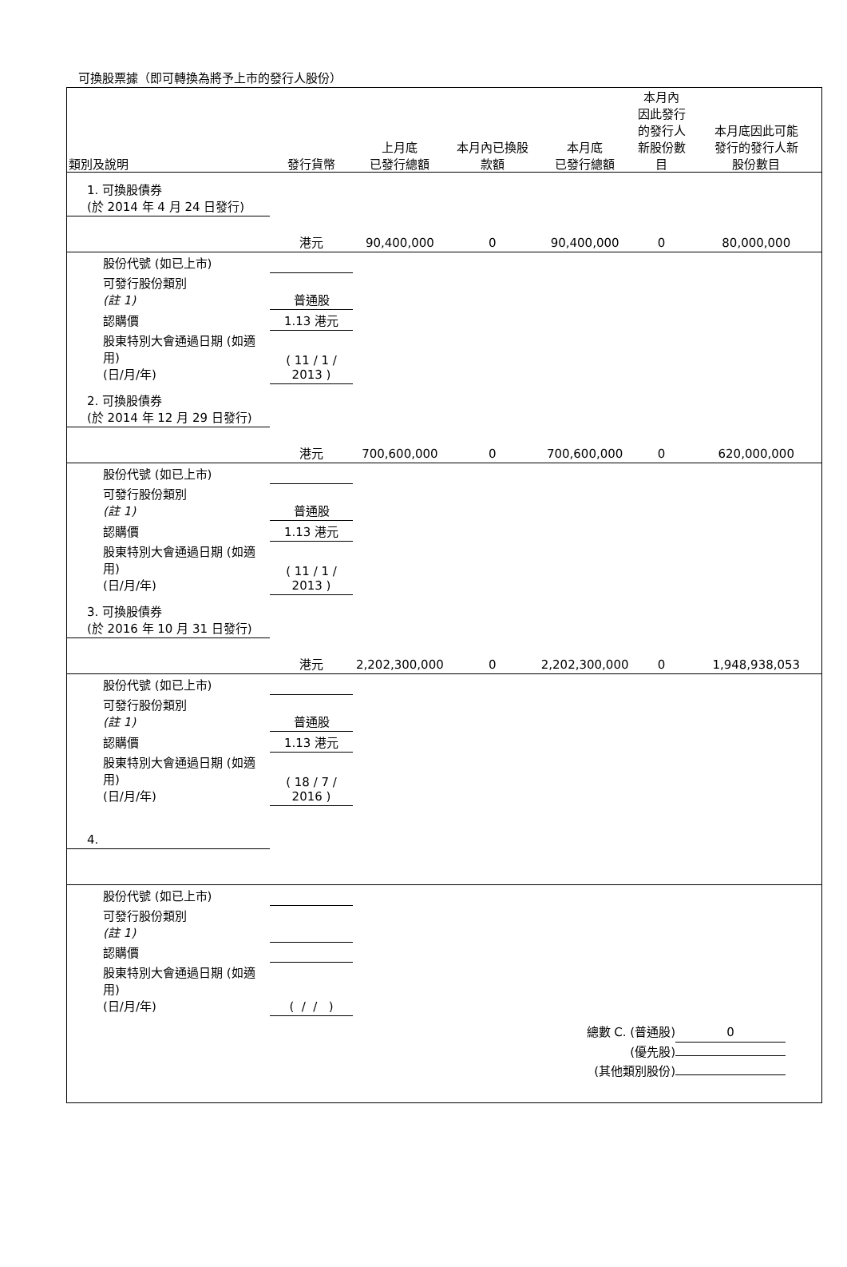可換股票據（即可轉換為將予上市的發行人股份）
| 類別及說明 | 發行貨幣 | 上月底 已發行總額 | 本月內已換股 款額 | 本月底 已發行總額 | 本月內 因此發行 的發行人 新股份數 目 | 本月底因此可能 發行的發行人新 股份數目 |
| --- | --- | --- | --- | --- | --- | --- |
| 1. 可換股債券 (於 2014 年 4 月 24 日發行) | | | | | | |
| | 港元 | 90,400,000 | 0 | 90,400,000 | 0 | 80,000,000 |
| 股份代號 (如已上市) | | | | | | |
| 可發行股份類別 (註 1) | 普通股 | | | | | |
| 認購價 | 1.13 港元 | | | | | |
| 股東特別大會通過日期 (如適用) (日/月/年) | ( 11 / 1 / 2013 ) | | | | | |
| 2. 可換股債券 (於 2014 年 12 月 29 日發行) | | | | | | |
| | 港元 | 700,600,000 | 0 | 700,600,000 | 0 | 620,000,000 |
| 股份代號 (如已上市) | | | | | | |
| 可發行股份類別 (註 1) | 普通股 | | | | | |
| 認購價 | 1.13 港元 | | | | | |
| 股東特別大會通過日期 (如適用) (日/月/年) | ( 11 / 1 / 2013 ) | | | | | |
| 3. 可換股債券 (於 2016 年 10 月 31 日發行) | | | | | | |
| | 港元 | 2,202,300,000 | 0 | 2,202,300,000 | 0 | 1,948,938,053 |
| 股份代號 (如已上市) | | | | | | |
| 可發行股份類別 (註 1) | 普通股 | | | | | |
| 認購價 | 1.13 港元 | | | | | |
| 股東特別大會通過日期 (如適用) (日/月/年) | ( 18 / 7 / 2016 ) | | | | | |
| 4. | | | | | | |
| 股份代號 (如已上市) | | | | | | |
| 可發行股份類別 (註 1) | | | | | | |
| 認購價 | | | | | | |
| 股東特別大會通過日期 (如適用) (日/月/年) | ( / / ) | | | | | |
總數 C. (普通股) 0
(優先股)
(其他類別股份)